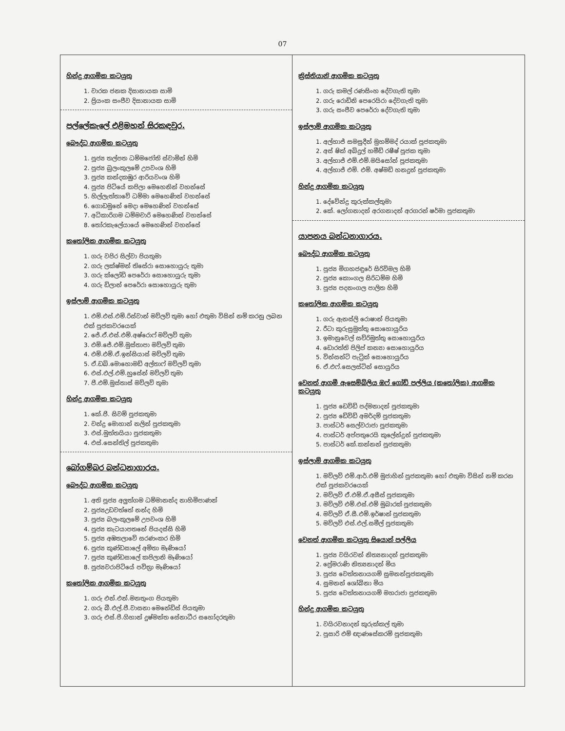07
හින්දු ආගමික කටයුතු
1. චාරක ජනක දිසානායක සාමි
2. ප්‍රියංක සංජීව දිසානායක සාමි
පල්ලේකැලේ එළිමහන් සිරකඳවුර.
බෞද්ධ ආගමික කටයුතු
1. පූජ්‍ය තල්පත ධම්මජෝති ස්වාමින් හිමි
2. පූජ්‍ය බුලංකුලමේ උපවංශ හිමි
3. පූජ්‍ය කන්දකඹුර ආරියවංශ හිමි
4. පූජ්‍ය පිටියේ කපිලා මෙහෙනින් වහන්සේ
5. හිල්ලැත්තාවේ ධම්මා මෙහෙණින් වහන්සේ
6. ගොඩමුනේ මෙදා මෙහෙණින් වහන්සේ
7. අධිකාරිගම ධම්මචාරි මෙහෙණින් වහන්සේ
8. තෝරකැලේයායේ මෙහෙණින් වහන්සේ
කතෝලික ආගමික කටයුතු
1. ගරු වජිර සිල්වා පියතුමා
2. ගරු ලක්ෂ්මන් තිසේරා සොහොයුරු තුමා
3. ගරු ක්ලෝඩ් පෙරේරා සොහොයුරු තුමා
4. ගරු ඩිලාන් පෙරේරා සොහොයුරු තුමා
ඉස්ලාම් ආගමික කටයුතු
1. එම්.එස්.එම්.රිස්වාන් මව්ලව් තුමා හෝ එතුමා විසින් නම් කරනු ලබන එක් පූජකවරයෙක්
2. ජේ.ඒ.එස්.එම්.අෂ්රොෆ් මව්ලව් තුමා
3. එම්.ජේ.එම්.මුස්තාපා මව්ලව් තුමා
4. එම්.එම්.ඒ.ඉන්සියාස් මව්ලව් තුමා
5. ඒ.ඩබ්.මොහොමඩ් අල්තාෆ් මව්ලව් තුමා
6. එස්.එල්.එම්.හුසේන් මව්ලව් තුමා
7. පී.එම්.මුස්තාස් මව්ලව් තුමා
හින්දු ආගමික කටයුතු
1. කේ.පී. සිවම් පූජකතුමා
2. චන්ද්‍ර මොහාන් නලින් පූජකතුමා
3. එස්.මුත්තයියා පූජකතුමා
4. එස්.සෙන්තිල් පූජකතුමා
බෝගම්බර බන්ධනාගාරය.
බෞද්ධ ආගමික කටයුතු
1. අති පූජ්‍ය අලුත්ගම ධම්මානන්ද නාහිමිපාණන්
2. පූජ්‍යඋඩවත්තේ නන්ද හිමි
3. පූජ්‍ය බලංකුලමේ උපවංශ හිමි
4. පූජ්‍ය කැටයාපතනේ පියදස්සි හිමි
5. පූජ්‍ය අඹතලාවේ සරණංකර හිමි
6. පූජ්‍ය කුණ්ඩසාලේ අමිතා මෑණියෝ
7. පූජ්‍ය කුණ්ඩසාලේ කපිලානි මෑණියෝ
8. පූජ්‍යවරාපිටියේ පවිත්‍රා මෑණියෝ
කතෝලික ආගමික කටයුතු
1. ගරු එන්.එන්.මනතුංග පියතුමා
2. ගරු බී.එල්.පී.වාසනා මෙනේඩිස් පියතුමා
3. ගරු එස්.පී.ගිහාන් දුෂ්මන්ත සේනාධීර සහෝදරතුමා
ක්‍රිස්තියානි ආගමික කටයුතු
1. ගරු කමල් රණසිංහ දේවගැති තුමා
2. ගරු රොඩ්නි පෙරෙයිරා දේවගැති තුමා
3. ගරු සංජීව පෙරේරා දේවගැති තුමා
ඉස්ලාම් ආගමික කටයුතු
1. අල්හාජ් සමසුදීන් මුහම්මද් රයාක් පූජකතුමා
2. අස් ෂික් අබ්දුල් හමීඩ් රෂීෂ් පූජක තුමා
3. අල්හාජ් එම්.එම්.මයිසෝන් පූජකතුමා
4. අල්හාජ් එම්. එම්. අෂ්මඩ් හනදුන් පූජකතුමා
හින්දු ආගමික කටයුතු
1. දේවේන්ද්‍ර කුරුක්කල්තුමා
2. කේ. ලෝගනාදන් අරගනාදන් අරගරන් ෂර්මා පූජකතුමා
යාපනය බන්ධනාගාරය.
බෞද්ධ ආගමික කටයුතු
1. පූජ්‍ය මිගහජඳුරේ සිරිවිමල හිමි
2. පූජ්‍ය කොංගල සිරිධම්ම හිමි
3. පූජ්‍ය පදනංගල පාලිත හිමි
කතෝලික ආගමික කටයුතු
1. ගරු ඇනස්ලි රොෂාන් පියතුමා
2. රීටා කුරුසුමුත්තු සොහොයුරිය
3. ඉමානුවෙල් සච්රිමුත්තු සොහොයුරිය
4. ඩොරත්ති පිලිප් කන්‍යා සොහොයුරිය
5. වින්සන්ට් පැට්‍රික් සොහොයුරිය
6. ඒ.එෆ්.සෙලස්ටින් සොයුරිය
වෙනත් ආගමී ඇසෙම්බ්ලිය ඔෆ් ගෝඩ් පල්ලිය (කතෝලික) ආගමික කටයුතු
1. පූජ්‍ය ඩෙවිඩ් පද්මනාදන් පූජකතුමා
2. පූජ්‍ය ඩේවිඩ් අමර්දම් පූජකතුමා
3. පාස්ටර් සෙල්වරාජා පූජකතුමා
4. පාස්ටර් අප්පතුරෙයි කුලේන්ද්‍රන් පූජකතුමා
5. පාස්ටර් කේ.කන්නන් පූජකතුමා
ඉස්ලාම් ආගමික කටයුතු
1. මව්ලව් එම්.ආර්.එම් මුජාහින් පූජකතුමා හෝ එතුමා විසින් නම් කරන එක් පූජකවරයෙක්
2. මව්ලව් ඒ.එම්.ඒ.අසීස් පූජකතුමා
3. මව්ලව් එම්.එස්.එම් මුබාරක් පූජකතුමා
4. මව්ලව් ඒ.සී.එම්.ඉර්ෂාන් පූජකතුමා
5. මව්ලව් එස්.එල්.සමීල් පූජකතුමා
වෙනත් ආගමික කටයුතු සියොන් පල්ලිය
1. පූජ්‍ය වයිරවන් නිත්‍යනාදන් පූජකතුමා
2. ප්‍රේමරාණි නිත්‍යනාදන් මිය
3. පූජ්‍ය වෙත්තනායගම් සුමනන්පූජකතුමා
4. සුමනන් ශෝබිනා මිය
5. පූජ්‍ය වෙත්තනායගම් මහරාජා පූජකතුමා
හින්දු ආගමික කටයුතු
1. වයිරවනාදන් කුරුක්කල් තුමා
2. පූසාරි එම් ඥාණසේකරම් පූජකතුමා